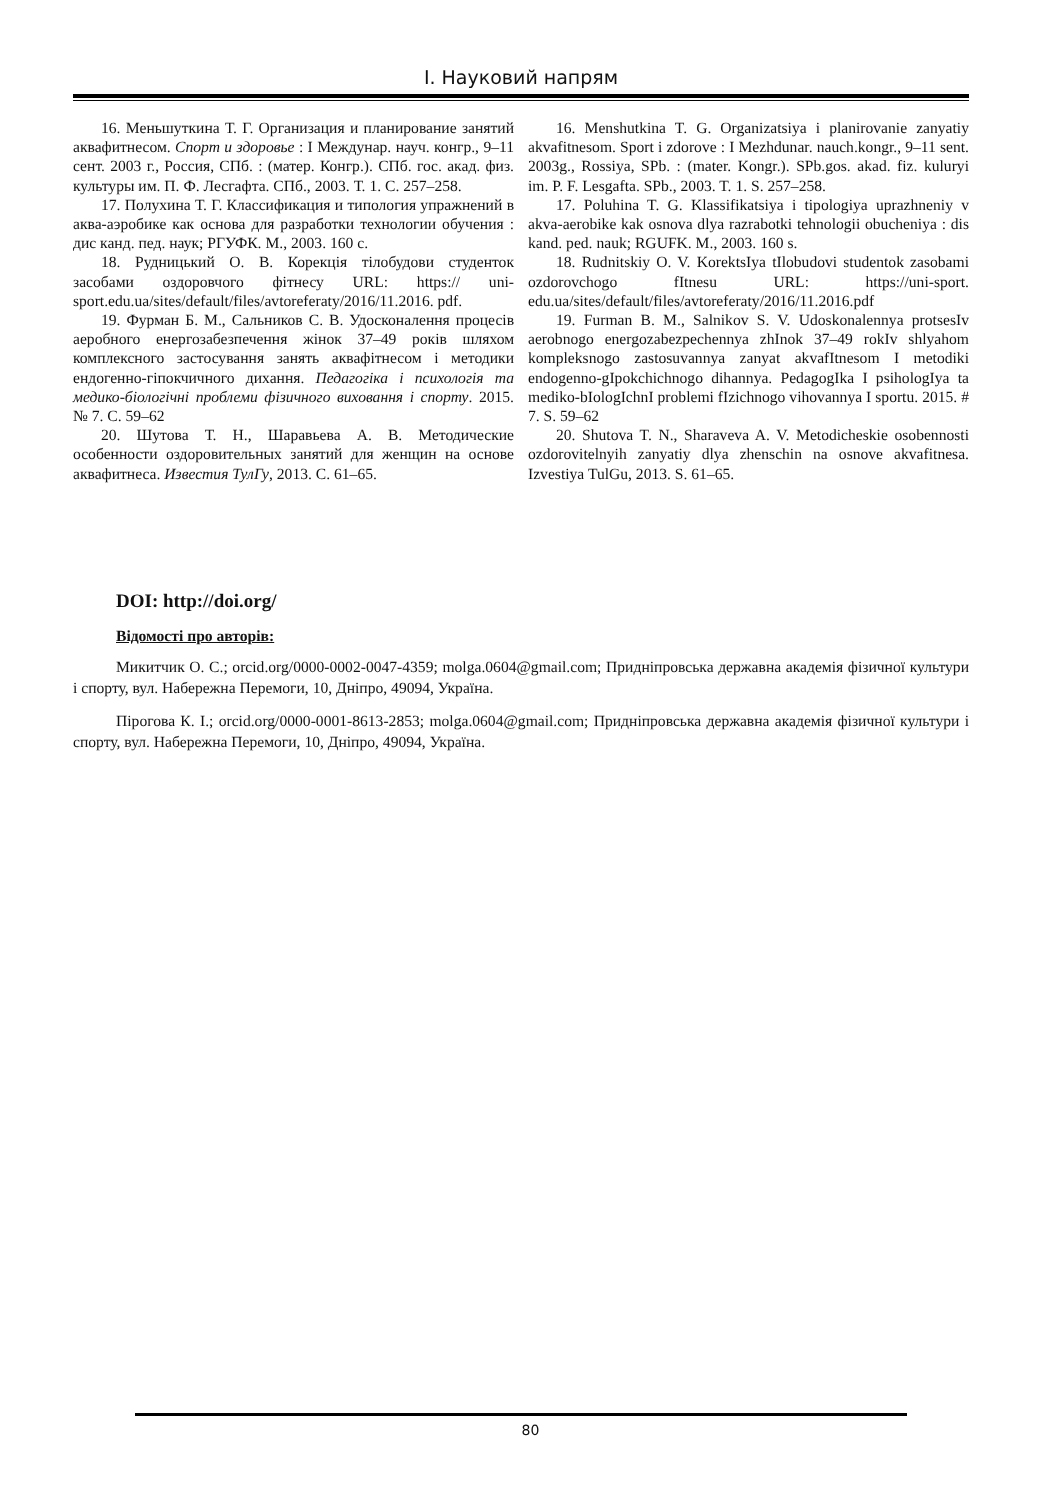І. Науковий напрям
16. Меньшуткина Т. Г. Организация и планирование занятий аквафитнесом. Спорт и здоровье : I Междунар. науч. конгр., 9–11 сент. 2003 г., Россия, СПб. : (матер. Конгр.). СПб. гос. акад. физ. культуры им. П. Ф. Лесгафта. СПб., 2003. Т. 1. С. 257–258.
17. Полухина Т. Г. Классификация и типология упражнений в аква-аэробике как основа для разработки технологии обучения : дис канд. пед. наук; РГУФК. М., 2003. 160 с.
18. Рудницький О. В. Корекція тілобудови студенток засобами оздоровчого фітнесу URL: https:// uni-sport.edu.ua/sites/default/files/avtoreferaty/2016/11.2016. pdf.
19. Фурман Б. М., Сальников С. В. Удосконалення процесів аеробного енергозабезпечення жінок 37–49 років шляхом комплексного застосування занять аквафітнесом і методики ендогенно-гіпокчичного дихання. Педагогіка і психологія та медико-біологічні проблеми фізичного виховання і спорту. 2015. № 7. С. 59–62
20. Шутова Т. Н., Шаравьева А. В. Методические особенности оздоровительных занятий для женщин на основе аквафитнеса. Известия ТулГу, 2013. С. 61–65.
16. Menshutkina T. G. Organizatsiya i planirovanie zanyatiy akvafitnesom. Sport i zdorove : I Mezhdunar. nauch.kongr., 9–11 sent. 2003g., Rossiya, SPb. : (mater. Kongr.). SPb.gos. akad. fiz. kuluryi im. P. F. Lesgafta. SPb., 2003. T. 1. S. 257–258.
17. Poluhina T. G. Klassifikatsiya i tipologiya uprazhneniy v akva-aerobike kak osnova dlya razrabotki tehnologii obucheniya : dis kand. ped. nauk; RGUFK. M., 2003. 160 s.
18. Rudnitskiy O. V. KorektsIya tIlobudovi studentok zasobami ozdorovchogo fItnesu URL: https://uni-sport. edu.ua/sites/default/files/avtoreferaty/2016/11.2016.pdf
19. Furman B. M., Salnikov S. V. Udoskonalennya protsesIv aerobnogo energozabezpechennya zhInok 37–49 rokIv shlyahom kompleksnogo zastosuvannya zanyat akvafItnesom I metodiki endogenno-gIpokchichnogo dihannya. PedagogIka I psihologIya ta mediko-bIologIchnI problemi fIzichnogo vihovannya I sportu. 2015. # 7. S. 59–62
20. Shutova T. N., Sharaveva A. V. Metodicheskie osobennosti ozdorovitelnyih zanyatiy dlya zhenschin na osnove akvafitnesa. Izvestiya TulGu, 2013. S. 61–65.
DOI: http://doi.org/
Відомості про авторів:
Микитчик О. С.; orcid.org/0000-0002-0047-4359; molga.0604@gmail.com; Придніпровська державна академія фізичної культури і спорту, вул. Набережна Перемоги, 10, Дніпро, 49094, Україна.
Пірогова К. І.; orcid.org/0000-0001-8613-2853; molga.0604@gmail.com; Придніпровська державна академія фізичної культури і спорту, вул. Набережна Перемоги, 10, Дніпро, 49094, Україна.
80